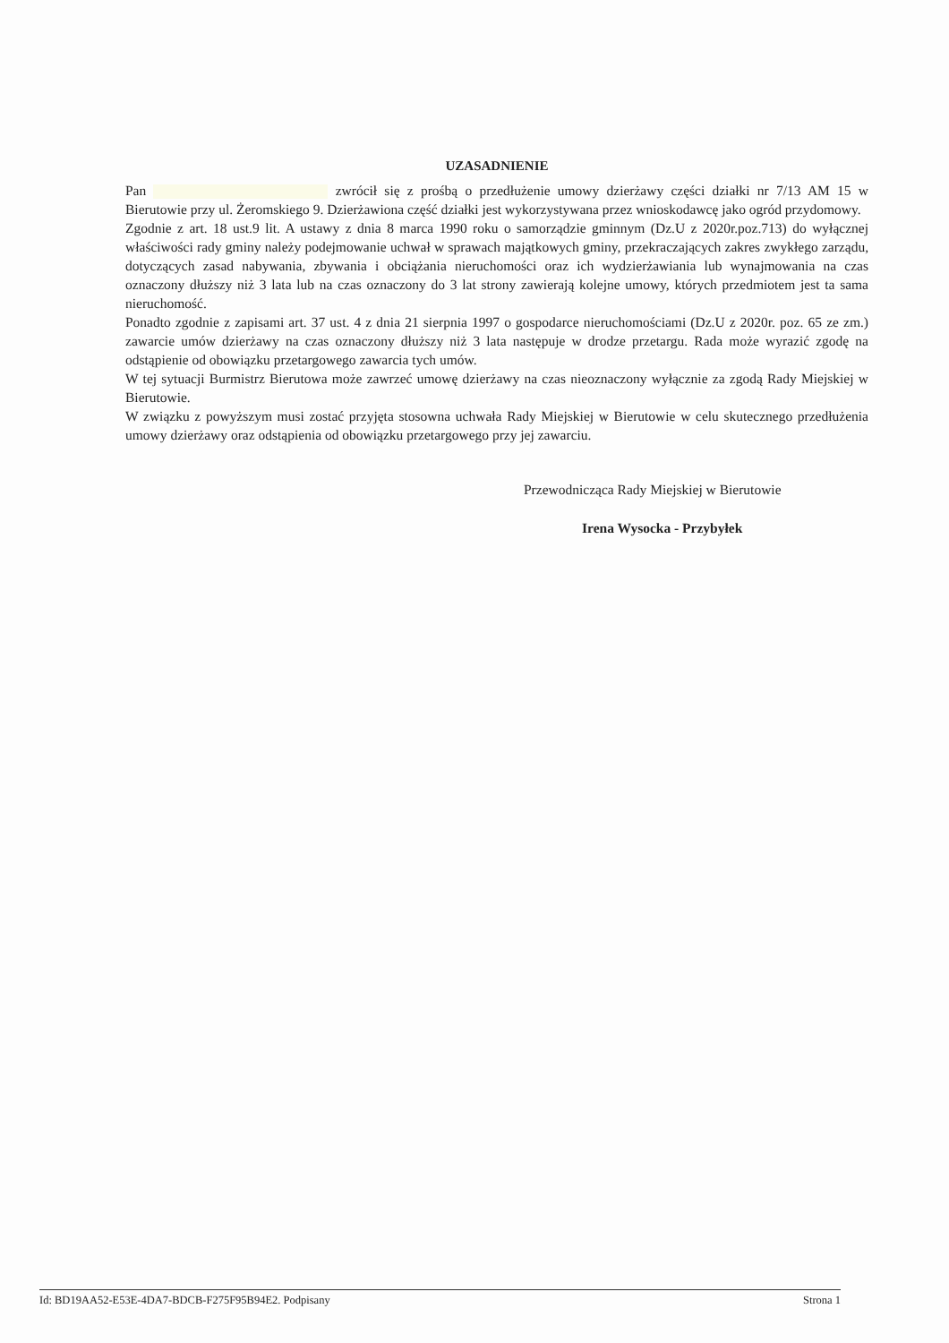UZASADNIENIE
Pan zwrócił się z prośbą o przedłużenie umowy dzierżawy części działki nr 7/13 AM 15 w Bierutowie przy ul. Żeromskiego 9. Dzierżawiona część działki jest wykorzystywana przez wnioskodawcę jako ogród przydomowy.
Zgodnie z art. 18 ust.9 lit. A ustawy z dnia 8 marca 1990 roku o samorządzie gminnym (Dz.U z 2020r.poz.713) do wyłącznej właściwości rady gminy należy podejmowanie uchwał w sprawach majątkowych gminy, przekraczających zakres zwykłego zarządu, dotyczących zasad nabywania, zbywania i obciążania nieruchomości oraz ich wydzierżawiania lub wynajmowania na czas oznaczony dłuższy niż 3 lata lub na czas oznaczony do 3 lat strony zawierają kolejne umowy, których przedmiotem jest ta sama nieruchomość.
Ponadto zgodnie z zapisami art. 37 ust. 4 z dnia 21 sierpnia 1997 o gospodarce nieruchomościami (Dz.U z 2020r. poz. 65 ze zm.) zawarcie umów dzierżawy na czas oznaczony dłuższy niż 3 lata następuje w drodze przetargu. Rada może wyrazić zgodę na odstąpienie od obowiązku przetargowego zawarcia tych umów.
W tej sytuacji Burmistrz Bierutowa może zawrzeć umowę dzierżawy na czas nieoznaczony wyłącznie za zgodą Rady Miejskiej w Bierutowie.
W związku z powyższym musi zostać przyjęta stosowna uchwała Rady Miejskiej w Bierutowie w celu skutecznego przedłużenia umowy dzierżawy oraz odstąpienia od obowiązku przetargowego przy jej zawarciu.
Przewodnicząca Rady Miejskiej w Bierutowie
Irena Wysocka - Przybyłek
Id: BD19AA52-E53E-4DA7-BDCB-F275F95B94E2. Podpisany Strona 1